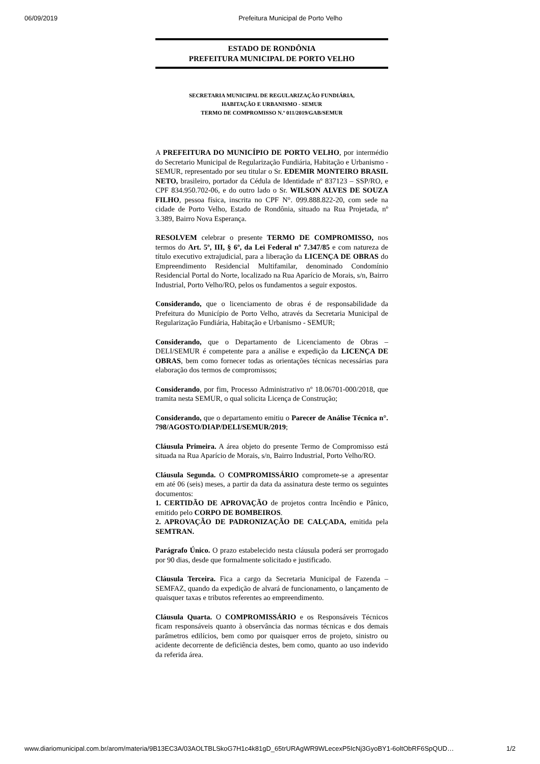06/09/2019 Prefeitura Municipal de Porto Velho
ESTADO DE RONDÔNIA
PREFEITURA MUNICIPAL DE PORTO VELHO
SECRETARIA MUNICIPAL DE REGULARIZAÇÃO FUNDIÁRIA,
HABITAÇÃO E URBANISMO - SEMUR
TERMO DE COMPROMISSO N.º 011/2019/GAB/SEMUR
A PREFEITURA DO MUNICÍPIO DE PORTO VELHO, por intermédio do Secretario Municipal de Regularização Fundiária, Habitação e Urbanismo - SEMUR, representado por seu titular o Sr. EDEMIR MONTEIRO BRASIL NETO, brasileiro, portador da Cédula de Identidade nº 837123 – SSP/RO, e CPF 834.950.702-06, e do outro lado o Sr. WILSON ALVES DE SOUZA FILHO, pessoa física, inscrita no CPF N°. 099.888.822-20, com sede na cidade de Porto Velho, Estado de Rondônia, situado na Rua Projetada, nº 3.389, Bairro Nova Esperança.
RESOLVEM celebrar o presente TERMO DE COMPROMISSO, nos termos do Art. 5º, III, § 6º, da Lei Federal nº 7.347/85 e com natureza de título executivo extrajudicial, para a liberação da LICENÇA DE OBRAS do Empreendimento Residencial Multifamilar, denominado Condomínio Residencial Portal do Norte, localizado na Rua Aparício de Morais, s/n, Bairro Industrial, Porto Velho/RO, pelos os fundamentos a seguir expostos.
Considerando, que o licenciamento de obras é de responsabilidade da Prefeitura do Município de Porto Velho, através da Secretaria Municipal de Regularização Fundiária, Habitação e Urbanismo - SEMUR;
Considerando, que o Departamento de Licenciamento de Obras – DELI/SEMUR é competente para a análise e expedição da LICENÇA DE OBRAS, bem como fornecer todas as orientações técnicas necessárias para elaboração dos termos de compromissos;
Considerando, por fim, Processo Administrativo nº 18.06701-000/2018, que tramita nesta SEMUR, o qual solicita Licença de Construção;
Considerando, que o departamento emitiu o Parecer de Análise Técnica n°. 798/AGOSTO/DIAP/DELI/SEMUR/2019;
Cláusula Primeira. A área objeto do presente Termo de Compromisso está situada na Rua Aparício de Morais, s/n, Bairro Industrial, Porto Velho/RO.
Cláusula Segunda. O COMPROMISSÁRIO compromete-se a apresentar em até 06 (seis) meses, a partir da data da assinatura deste termo os seguintes documentos:
1. CERTIDÃO DE APROVAÇÃO de projetos contra Incêndio e Pânico, emitido pelo CORPO DE BOMBEIROS.
2. APROVAÇÃO DE PADRONIZAÇÃO DE CALÇADA, emitida pela SEMTRAN.
Parágrafo Único. O prazo estabelecido nesta cláusula poderá ser prorrogado por 90 dias, desde que formalmente solicitado e justificado.
Cláusula Terceira. Fica a cargo da Secretaria Municipal de Fazenda – SEMFAZ, quando da expedição de alvará de funcionamento, o lançamento de quaisquer taxas e tributos referentes ao empreendimento.
Cláusula Quarta. O COMPROMISSÁRIO e os Responsáveis Técnicos ficam responsáveis quanto à observância das normas técnicas e dos demais parâmetros edilícios, bem como por quaisquer erros de projeto, sinistro ou acidente decorrente de deficiência destes, bem como, quanto ao uso indevido da referida área.
www.diariomunicipal.com.br/arom/materia/9B13EC3A/03AOLTBLSkoG7H1c4k81gD_65trURAgWR9WLecexP5IcNj3GyoBY1-6oltObRF6SpQUD… 1/2